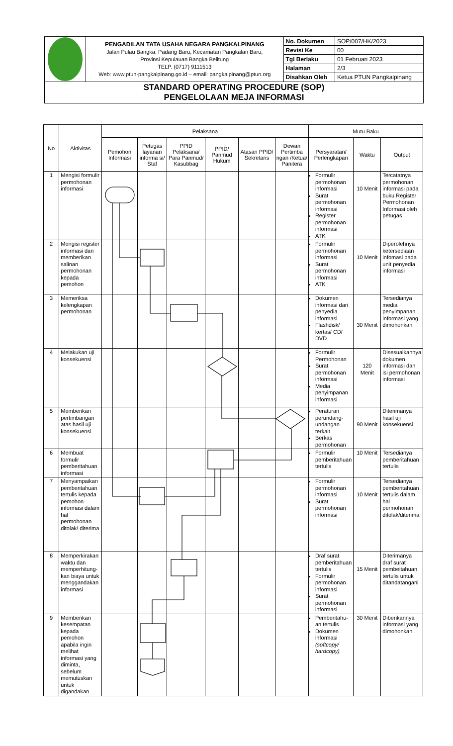| | PENGADILAN TATA USAHA NEGARA PANGKALPINANG Jalan Pulau Bangka, Padang Baru, Kecamatan Pangkalan Baru, Provinsi Kepulauan Bangka Belitung TELP. (0717) 9111513 Web: www.ptun-pangkalpinang.go.id – email: pangkalpinang@ptun.org | No. Dokumen | SOP/007/HK/2023 |
| | | Revisi Ke | 00 |
| | | Tgl Berlaku | 01 Februari 2023 |
| | | Halaman | 2/3 |
| | | Disahkan Oleh | Ketua PTUN Pangkalpinang |
| STANDARD OPERATING PROCEDURE (SOP) PENGELOLAAN MEJA INFORMASI | | | |
| No | Aktivitas | Pelaksana | | | | | | Mutu Baku | | |
| --- | --- | --- | --- | --- | --- | --- | --- | --- | --- | --- |
| | | Pemohon Informasi | Petugas layanan informa si/ Staf | PPID Pelaksana/ Para Panmud/ Kasubbag | PPID/ Panmud Hukum | Atasan PPID/ Sekretaris | Dewan Pertimba ngan /Ketua/ Panitera | Persyaratan/ Perlengkapan | Waktu | Output |
| 1 | Mengisi formulir permohonan informasi | | | | | | | Formulir permohonan informasi Surat permohonan informasi Register permohonan informasi ATK | 10 Menit | Tercatatnya permohonan informasi pada buku Register Permohonan Informasi oleh petugas |
| 2 | Mengisi register informasi dan memberikan salinan permohonan kepada pemohon | | | | | | | Formulir permohonan informasi Surat permohonan informasi ATK | 10 Menit | Diperolehnya ketersediaan infomasi pada unit penyedia informasi |
| 3 | Memeriksa kelengkapan permohonan | | | | | | | Dokumen informasi dari penyedia informasi Flashdisk/ kertas/ CD/ DVD | 30 Menit | Tersedianya media penyimpanan informasi yang dimohonkan |
| 4 | Melakukan uji konsekuensi | | | | | | | Formulir Permohonan Surat permohonan informasi Media penyimpanan informasi | 120 Menit | Disesuaikannya dokumen informasi dan isi permohonan informasi |
| 5 | Memberikan pertimbangan atas hasil uji konsekuensi | | | | | | | Peraturan perundang-undangan terkait Berkas permohonan | 90 Menit | Diterimanya hasil uji konsekuensi |
| 6 | Membuat formulir pemberitahuan informasi | | | | | | | Formulir pemberitahuan tertulis | 10 Menit | Tersedianya pemberitahuan tertulis |
| 7 | Menyampaikan pemberitahuan tertulis kepada pemohon informasi dalam hal permohonan ditolak/ diterima | | | | | | | Formulir permohonan informasi Surat permohonan informasi | 10 Menit | Tersedianya pemberitahuan tertulis dalam hal permohonan ditolak/diterima |
| 8 | Memperkirakan waktu dan memperhitung-kan biaya untuk menggandakan informasi | | | | | | | Draf surat pemberitahuan tertulis Formulir permohonan informasi Surat permohonan informasi | 15 Menit | Diterimanya draf surat pembeitahuan tertulis untuk ditandatangani |
| 9 | Memberikan kesempatan kepada pemohon apabila ingin melihat informasi yang diminta, sebelum memutuskan untuk digandakan | | | | | | | Pemberitahu-an tertulis Dokumen informasi (softcopy/ hardcopy) | 30 Menit | Diberikannya informasi yang dimohonkan |